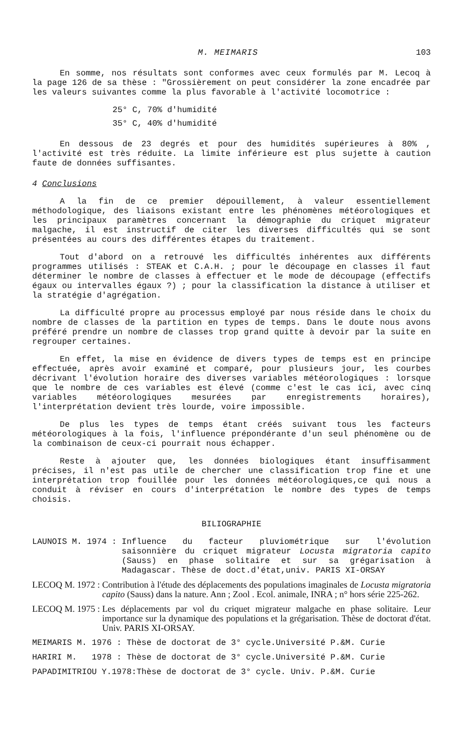M. MEIMARIS 103
En somme, nos résultats sont conformes avec ceux formulés par M. Lecoq à la page 126 de sa thèse : "Grossièrement on peut considérer la zone encadrée par les valeurs suivantes comme la plus favorable à l'activité locomotrice :
25° C, 70% d'humidité
35° C, 40% d'humidité
En dessous de 23 degrés et pour des humidités supérieures à 80% , l'activité est très réduite. La limite inférieure est plus sujette à caution faute de données suffisantes.
4 Conclusions
A la fin de ce premier dépouillement, à valeur essentiellement méthodologique, des liaisons existant entre les phénomènes météorologiques et les principaux paramètres concernant la démographie du criquet migrateur malgache, il est instructif de citer les diverses difficultés qui se sont présentées au cours des différentes étapes du traitement.
Tout d'abord on a retrouvé les difficultés inhérentes aux différents programmes utilisés : STEAK et C.A.H. ; pour le découpage en classes il faut déterminer le nombre de classes à effectuer et le mode de découpage (effectifs égaux ou intervalles égaux ?) ; pour la classification la distance à utiliser et la stratégie d'agrégation.
La difficulté propre au processus employé par nous réside dans le choix du nombre de classes de la partition en types de temps. Dans le doute nous avons préféré prendre un nombre de classes trop grand quitte à devoir par la suite en regrouper certaines.
En effet, la mise en évidence de divers types de temps est en principe effectuée, après avoir examiné et comparé, pour plusieurs jour, les courbes décrivant l'évolution horaire des diverses variables météorologiques : lorsque que le nombre de ces variables est élevé (comme c'est le cas ici, avec cinq variables météorologiques mesurées par enregistrements horaires), l'interprétation devient très lourde, voire impossible.
De plus les types de temps étant créés suivant tous les facteurs météorologiques à la fois, l'influence prépondérante d'un seul phénomène ou de la combinaison de ceux-ci pourrait nous échapper.
Reste à ajouter que, les données biologiques étant insuffisamment précises, il n'est pas utile de chercher une classification trop fine et une interprétation trop fouillée pour les données météorologiques,ce qui nous a conduit à réviser en cours d'interprétation le nombre des types de temps choisis.
BILIOGRAPHIE
LAUNOIS M. 1974 : Influence du facteur pluviométrique sur l'évolution saisonnière du criquet migrateur Locusta migratoria capito (Sauss) en phase solitaire et sur sa grégarisation à Madagascar. Thèse de doct.d'état,univ. PARIS XI-ORSAY
LECOQ M. 1972 : Contribution à l'étude des déplacements des populations imaginales de Locusta migratoria capito (Sauss) dans la nature. Ann ; Zool . Ecol. animale, INRA ; n° hors série 225-262.
LECOQ M. 1975 : Les déplacements par vol du criquet migrateur malgache en phase solitaire. Leur importance sur la dynamique des populations et la grégarisation. Thèse de doctorat d'état. Univ. PARIS XI-ORSAY.
MEIMARIS M. 1976 : Thèse de doctorat de 3° cycle.Université P.&M. Curie
HARIRI M. 1978 : Thèse de doctorat de 3° cycle.Université P.&M. Curie
PAPADIMITRIOU Y.1978:Thèse de doctorat de 3° cycle. Univ. P.&M. Curie